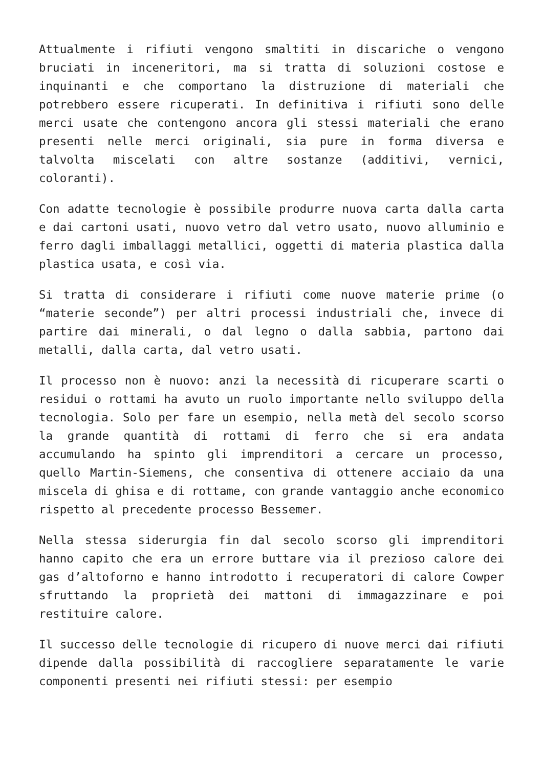Attualmente i rifiuti vengono smaltiti in discariche o vengono bruciati in inceneritori, ma si tratta di soluzioni costose e inquinanti e che comportano la distruzione di materiali che potrebbero essere ricuperati. In definitiva i rifiuti sono delle merci usate che contengono ancora gli stessi materiali che erano presenti nelle merci originali, sia pure in forma diversa e talvolta miscelati con altre sostanze (additivi, vernici, coloranti).
Con adatte tecnologie è possibile produrre nuova carta dalla carta e dai cartoni usati, nuovo vetro dal vetro usato, nuovo alluminio e ferro dagli imballaggi metallici, oggetti di materia plastica dalla plastica usata, e così via.
Si tratta di considerare i rifiuti come nuove materie prime (o “materie seconde”) per altri processi industriali che, invece di partire dai minerali, o dal legno o dalla sabbia, partono dai metalli, dalla carta, dal vetro usati.
Il processo non è nuovo: anzi la necessità di ricuperare scarti o residui o rottami ha avuto un ruolo importante nello sviluppo della tecnologia. Solo per fare un esempio, nella metà del secolo scorso la grande quantità di rottami di ferro che si era andata accumulando ha spinto gli imprenditori a cercare un processo, quello Martin-Siemens, che consentiva di ottenere acciaio da una miscela di ghisa e di rottame, con grande vantaggio anche economico rispetto al precedente processo Bessemer.
Nella stessa siderurgia fin dal secolo scorso gli imprenditori hanno capito che era un errore buttare via il prezioso calore dei gas d’altoforno e hanno introdotto i recuperatori di calore Cowper sfruttando la proprietà dei mattoni di immagazzinare e poi restituire calore.
Il successo delle tecnologie di ricupero di nuove merci dai rifiuti dipende dalla possibilità di raccogliere separatamente le varie componenti presenti nei rifiuti stessi: per esempio